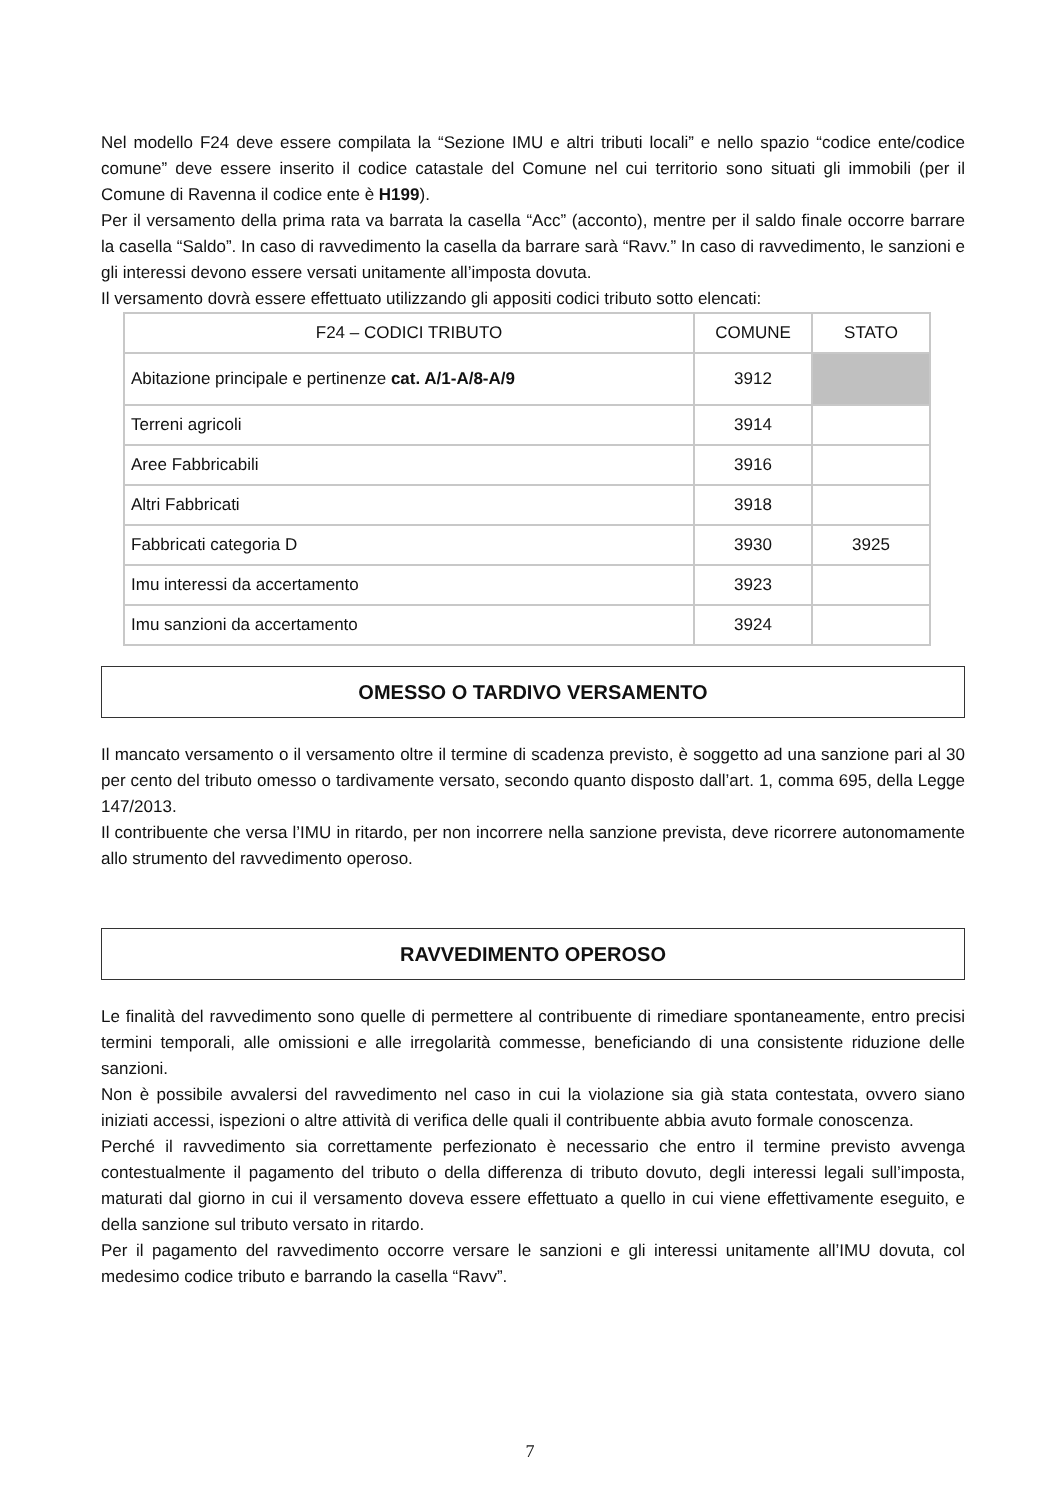Nel modello F24 deve essere compilata la “Sezione IMU e altri tributi locali” e nello spazio “codice ente/codice comune” deve essere inserito il codice catastale del Comune nel cui territorio sono situati gli immobili (per il Comune di Ravenna il codice ente è H199).
Per il versamento della prima rata va barrata la casella “Acc” (acconto), mentre per il saldo finale occorre barrare la casella “Saldo”. In caso di ravvedimento la casella da barrare sarà “Ravv.” In caso di ravvedimento, le sanzioni e gli interessi devono essere versati unitamente all’imposta dovuta.
Il versamento dovrà essere effettuato utilizzando gli appositi codici tributo sotto elencati:
| F24 – CODICI TRIBUTO | COMUNE | STATO |
| --- | --- | --- |
| Abitazione principale e pertinenze cat. A/1-A/8-A/9 | 3912 | |
| Terreni agricoli | 3914 | |
| Aree Fabbricabili | 3916 | |
| Altri Fabbricati | 3918 | |
| Fabbricati categoria D | 3930 | 3925 |
| Imu interessi da accertamento | 3923 | |
| Imu sanzioni da accertamento | 3924 | |
OMESSO O TARDIVO VERSAMENTO
Il mancato versamento o il versamento oltre il termine di scadenza previsto, è soggetto ad una sanzione pari al 30 per cento del tributo omesso o tardivamente versato, secondo quanto disposto dall’art. 1, comma 695, della Legge 147/2013.
Il contribuente che versa l’IMU in ritardo, per non incorrere nella sanzione prevista, deve ricorrere autonomamente allo strumento del ravvedimento operoso.
RAVVEDIMENTO OPEROSO
Le finalità del ravvedimento sono quelle di permettere al contribuente di rimediare spontaneamente, entro precisi termini temporali, alle omissioni e alle irregolarità commesse, beneficiando di una consistente riduzione delle sanzioni.
Non è possibile avvalersi del ravvedimento nel caso in cui la violazione sia già stata contestata, ovvero siano iniziati accessi, ispezioni o altre attività di verifica delle quali il contribuente abbia avuto formale conoscenza.
Perché il ravvedimento sia correttamente perfezionato è necessario che entro il termine previsto avvenga contestualmente il pagamento del tributo o della differenza di tributo dovuto, degli interessi legali sull’imposta, maturati dal giorno in cui il versamento doveva essere effettuato a quello in cui viene effettivamente eseguito, e della sanzione sul tributo versato in ritardo.
Per il pagamento del ravvedimento occorre versare le sanzioni e gli interessi unitamente all’IMU dovuta, col medesimo codice tributo e barrando la casella “Ravv”.
7